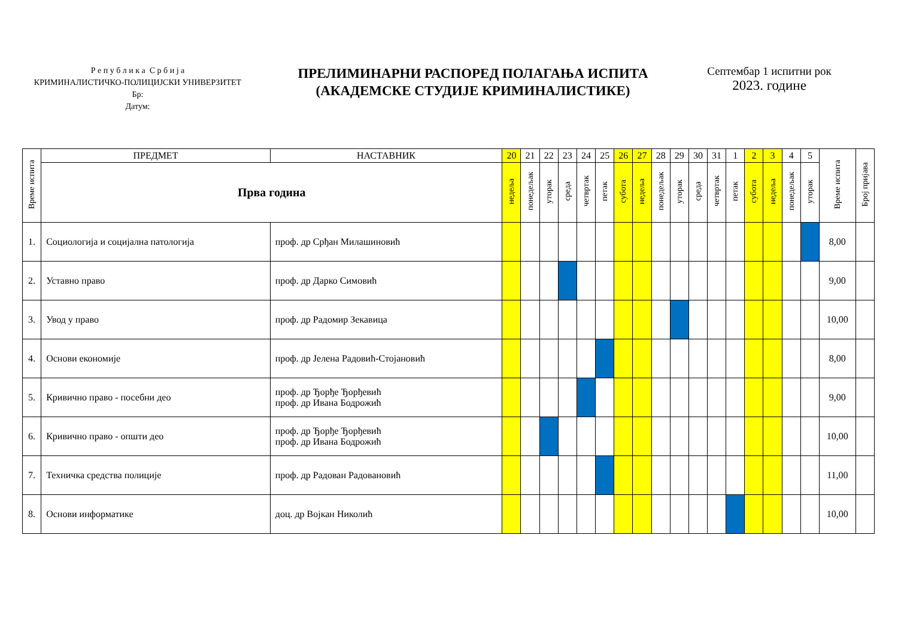Р е п у б л и к а С р б и ј а
КРИМИНАЛИСТИЧКО-ПОЛИЦИЈСКИ УНИВЕРЗИТЕТ
Бр:
Датум:
ПРЕЛИМИНАРНИ РАСПОРЕД ПОЛАГАЊА ИСПИТА
(АКАДЕМСКЕ СТУДИЈЕ КРИМИНАЛИСТИКЕ)
Септембар 1 испитни рок
2023. године
| Време испита | ПРЕДМЕТ | НАСТАВНИК | 20 | 21 | 22 | 23 | 24 | 25 | 26 | 27 | 28 | 29 | 30 | 31 | 1 | 2 | 3 | 4 | 5 | Време испита | Број пријава |
| --- | --- | --- | --- | --- | --- | --- | --- | --- | --- | --- | --- | --- | --- | --- | --- | --- | --- | --- | --- | --- | --- |
| | Прва година | | недеља | понедељак | уторак | среда | четвртак | петак | субота | недеља | понедељак | уторак | среда | четвртак | петак | субота | недеља | понедељак | уторак | | |
| 1. | Социологија и социјална патологија | проф. др Срђан Милашиновић | | | | | | | | | | | | | | | | | | 8,00 | |
| 2. | Уставно право | проф. др Дарко Симовић | | | | | | | | | | | | | | | | | | 9,00 | |
| 3. | Увод у право | проф. др Радомир Зекавица | | | | | | | | | | | | | | | | | | 10,00 | |
| 4. | Основи економије | проф. др Јелена Радовић-Стојановић | | | | | | | | | | | | | | | | | | 8,00 | |
| 5. | Кривично право - посебни део | проф. др Ђорђе Ђорђевић проф. др Ивана Бодрожић | | | | | | | | | | | | | | | | | | 9,00 | |
| 6. | Кривично право - општи део | проф. др Ђорђе Ђорђевић проф. др Ивана Бодрожић | | | | | | | | | | | | | | | | | | 10,00 | |
| 7. | Техничка средства полиције | проф. др Радован Радовановић | | | | | | | | | | | | | | | | | | 11,00 | |
| 8. | Основи информатике | доц. др Војкан Николић | | | | | | | | | | | | | | | | | | 10,00 | |